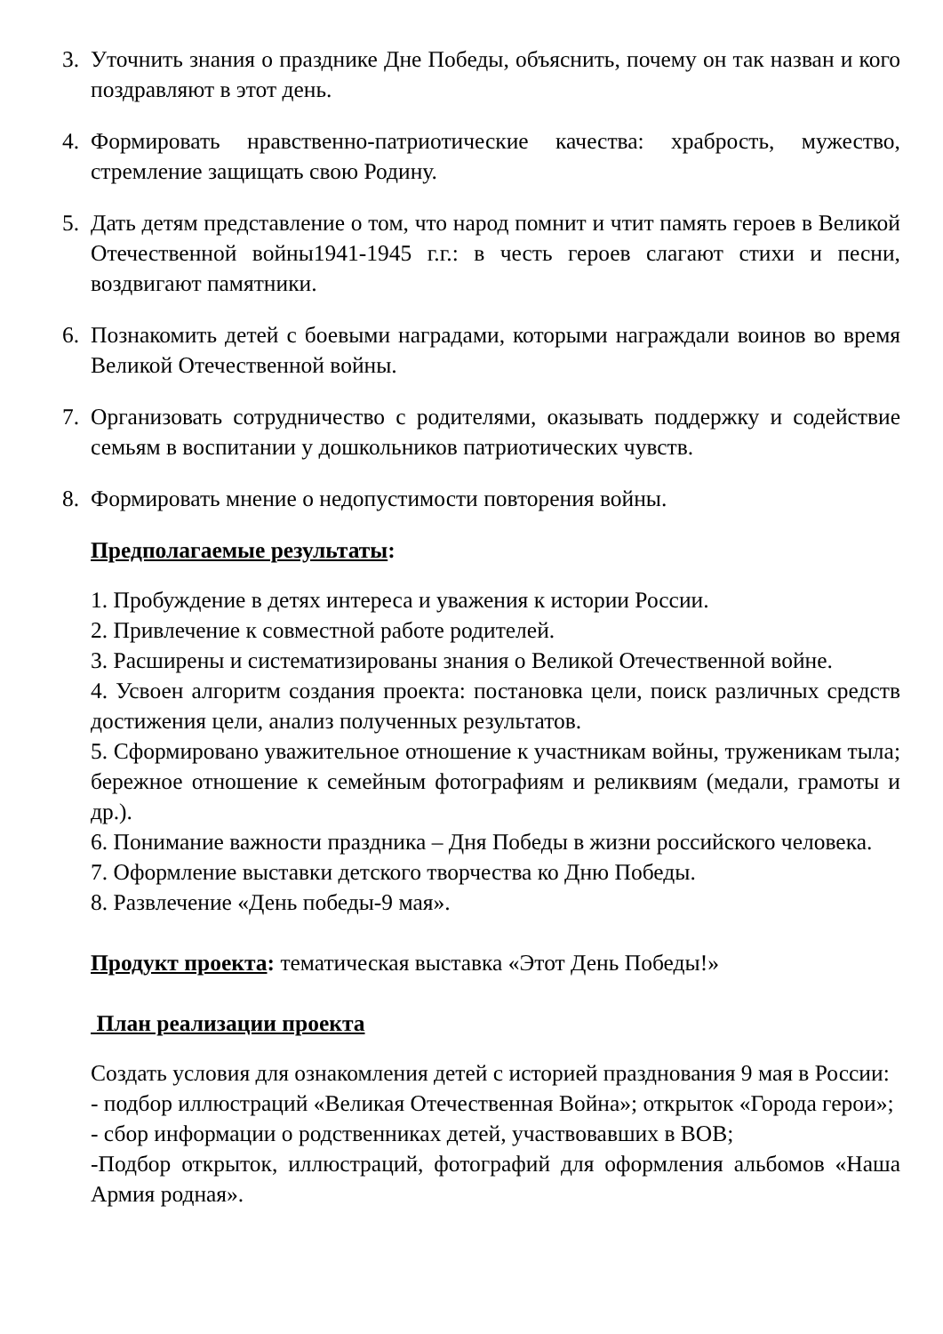3. Уточнить знания о празднике Дне Победы, объяснить, почему он так назван и кого поздравляют в этот день.
4. Формировать нравственно-патриотические качества: храбрость, мужество, стремление защищать свою Родину.
5. Дать детям представление о том, что народ помнит и чтит память героев в Великой Отечественной войны1941-1945 г.г.: в честь героев слагают стихи и песни, воздвигают памятники.
6. Познакомить детей с боевыми наградами, которыми награждали воинов во время Великой Отечественной войны.
7. Организовать сотрудничество с родителями, оказывать поддержку и содействие семьям в воспитании у дошкольников патриотических чувств.
8. Формировать мнение о недопустимости повторения войны.
Предполагаемые результаты:
1. Пробуждение в детях интереса и уважения к истории России.
2. Привлечение к совместной работе родителей.
3. Расширены и систематизированы знания о Великой Отечественной войне.
4. Усвоен алгоритм создания проекта: постановка цели, поиск различных средств достижения цели, анализ полученных результатов.
5. Сформировано уважительное отношение к участникам войны, труженикам тыла; бережное отношение к семейным фотографиям и реликвиям (медали, грамоты и др.).
6. Понимание важности праздника – Дня Победы в жизни российского человека.
7. Оформление выставки детского творчества ко Дню Победы.
8. Развлечение «День победы-9 мая».
Продукт проекта: тематическая выставка «Этот День Победы!»
План реализации проекта
Создать условия для ознакомления детей с историей празднования 9 мая в России:
- подбор иллюстраций «Великая Отечественная Война»; открыток «Города герои»;
- сбор информации о родственниках детей, участвовавших в ВОВ;
-Подбор открыток, иллюстраций, фотографий для оформления альбомов «Наша Армия родная».